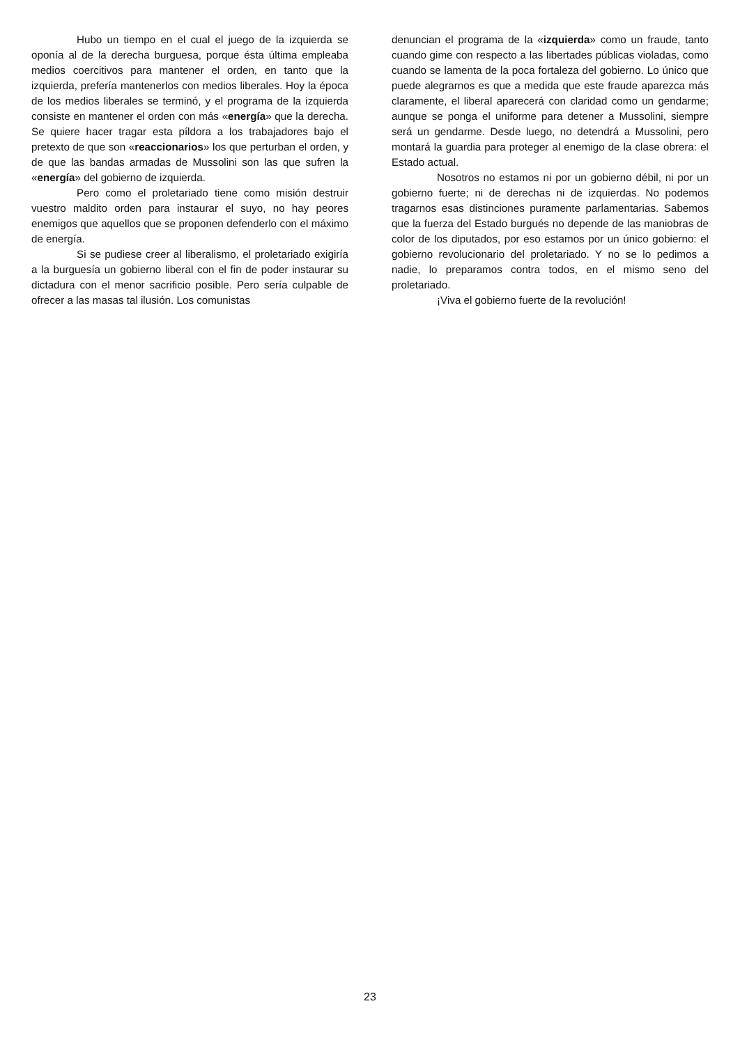Hubo un tiempo en el cual el juego de la izquierda se oponía al de la derecha burguesa, porque ésta última empleaba medios coercitivos para mantener el orden, en tanto que la izquierda, prefería mantenerlos con medios liberales. Hoy la época de los medios liberales se terminó, y el programa de la izquierda consiste en mantener el orden con más «energía» que la derecha. Se quiere hacer tragar esta píldora a los trabajadores bajo el pretexto de que son «reaccionarios» los que perturban el orden, y de que las bandas armadas de Mussolini son las que sufren la «energía» del gobierno de izquierda.
Pero como el proletariado tiene como misión destruir vuestro maldito orden para instaurar el suyo, no hay peores enemigos que aquellos que se proponen defenderlo con el máximo de energía.
Si se pudiese creer al liberalismo, el proletariado exigiría a la burguesía un gobierno liberal con el fin de poder instaurar su dictadura con el menor sacrificio posible. Pero sería culpable de ofrecer a las masas tal ilusión. Los comunistas
denuncian el programa de la «izquierda» como un fraude, tanto cuando gime con respecto a las libertades públicas violadas, como cuando se lamenta de la poca fortaleza del gobierno. Lo único que puede alegrarnos es que a medida que este fraude aparezca más claramente, el liberal aparecerá con claridad como un gendarme; aunque se ponga el uniforme para detener a Mussolini, siempre será un gendarme. Desde luego, no detendrá a Mussolini, pero montará la guardia para proteger al enemigo de la clase obrera: el Estado actual.
Nosotros no estamos ni por un gobierno débil, ni por un gobierno fuerte; ni de derechas ni de izquierdas. No podemos tragarnos esas distinciones puramente parlamentarias. Sabemos que la fuerza del Estado burgués no depende de las maniobras de color de los diputados, por eso estamos por un único gobierno: el gobierno revolucionario del proletariado. Y no se lo pedimos a nadie, lo preparamos contra todos, en el mismo seno del proletariado.
¡Viva el gobierno fuerte de la revolución!
23